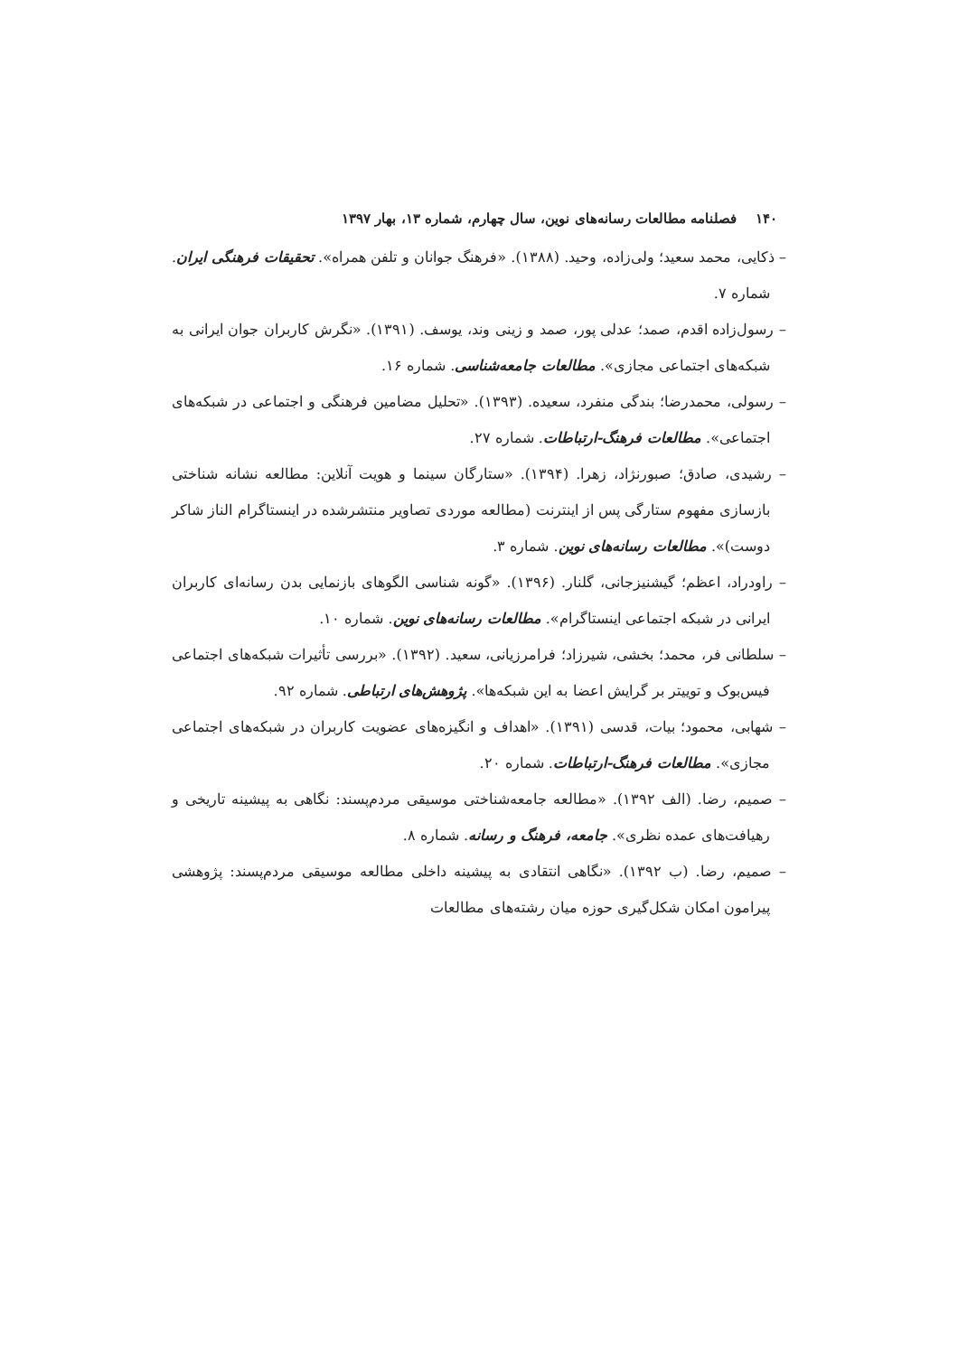۱۴۰ فصلنامه مطالعات رسانه‌های نوین، سال چهارم، شماره ۱۳، بهار ۱۳۹۷
– ذکایی، محمد سعید؛ ولی‌زاده، وحید. (۱۳۸۸). «فرهنگ جوانان و تلفن همراه». تحقیقات فرهنگی ایران. شماره ۷.
– رسول‌زاده اقدم، صمد؛ عدلی پور، صمد و زینی وند، یوسف. (۱۳۹۱). «نگرش کاربران جوان ایرانی به شبکه‌های اجتماعی مجازی». مطالعات جامعه‌شناسی. شماره ۱۶.
– رسولی، محمدرضا؛ بندگی منفرد، سعیده. (۱۳۹۳). «تحلیل مضامین فرهنگی و اجتماعی در شبکه‌های اجتماعی». مطالعات فرهنگ-ارتباطات. شماره ۲۷.
– رشیدی، صادق؛ صبورنژاد، زهرا. (۱۳۹۴). «ستارگان سینما و هویت آنلاین: مطالعه نشانه شناختی بازسازی مفهوم ستارگی پس از اینترنت (مطالعه موردی تصاویر منتشرشده در اینستاگرام الناز شاکر دوست)». مطالعات رسانه‌های نوین. شماره ۳.
– راودراد، اعظم؛ گیشنیزجانی، گلنار. (۱۳۹۶). «گونه شناسی الگوهای بازنمایی بدن رسانه‌ای کاربران ایرانی در شبکه اجتماعی اینستاگرام». مطالعات رسانه‌های نوین. شماره ۱۰.
– سلطانی فر، محمد؛ بخشی، شیرزاد؛ فرامرزیانی، سعید. (۱۳۹۲). «بررسی تأثیرات شبکه‌های اجتماعی فیس‌بوک و توییتر بر گرایش اعضا به این شبکه‌ها». پژوهش‌های ارتباطی. شماره ۹۲.
– شهابی، محمود؛ بیات، قدسی (۱۳۹۱). «اهداف و انگیزه‌های عضویت کاربران در شبکه‌های اجتماعی مجازی». مطالعات فرهنگ-ارتباطات. شماره ۲۰.
– صمیم، رضا. (الف ۱۳۹۲). «مطالعه جامعه‌شناختی موسیقی مردم‌پسند: نگاهی به پیشینه تاریخی و رهیافت‌های عمده نظری». جامعه، فرهنگ و رسانه. شماره ۸.
– صمیم، رضا. (ب ۱۳۹۲). «نگاهی انتقادی به پیشینه داخلی مطالعه موسیقی مردم‌پسند: پژوهشی پیرامون امکان شکل‌گیری حوزه میان رشته‌های مطالعات